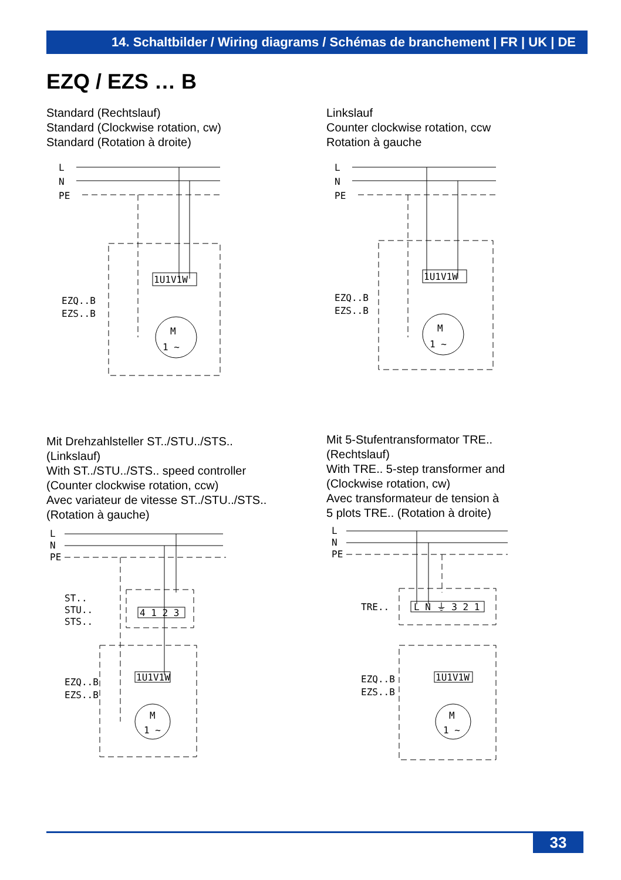14. Schaltbilder / Wiring diagrams / Schémas de branchement | FR | UK | DE
EZQ / EZS … B
Standard (Rechtslauf)
Standard (Clockwise rotation, cw)
Standard (Rotation à droite)
Linkslauf
Counter clockwise rotation, ccw
Rotation à gauche
L
N
PE
EZQ..B
EZS..B
1U1V1W
M
1 ~
L
N
PE
EZQ..B
EZS..B
1U1V1W
M
1 ~
Mit Drehzahlsteller ST../STU../STS..
(Linkslauf)
With ST../STU../STS.. speed controller
(Counter clockwise rotation, ccw)
Avec variateur de vitesse ST../STU../STS..
(Rotation à gauche)
Mit 5-Stufentransformator TRE..
(Rechtslauf)
With TRE.. 5-step transformer and
(Clockwise rotation, cw)
Avec transformateur de tension à
5 plots TRE.. (Rotation à droite)
L
N
PE
ST..
STU..
STS..
4 1 2 3
EZQ..B
EZS..B
1U1V1W
M
1 ~
L
N
PE
TRE..
L N ⏚ 3 2 1
EZQ..B
EZS..B
1U1V1W
M
1 ~
33